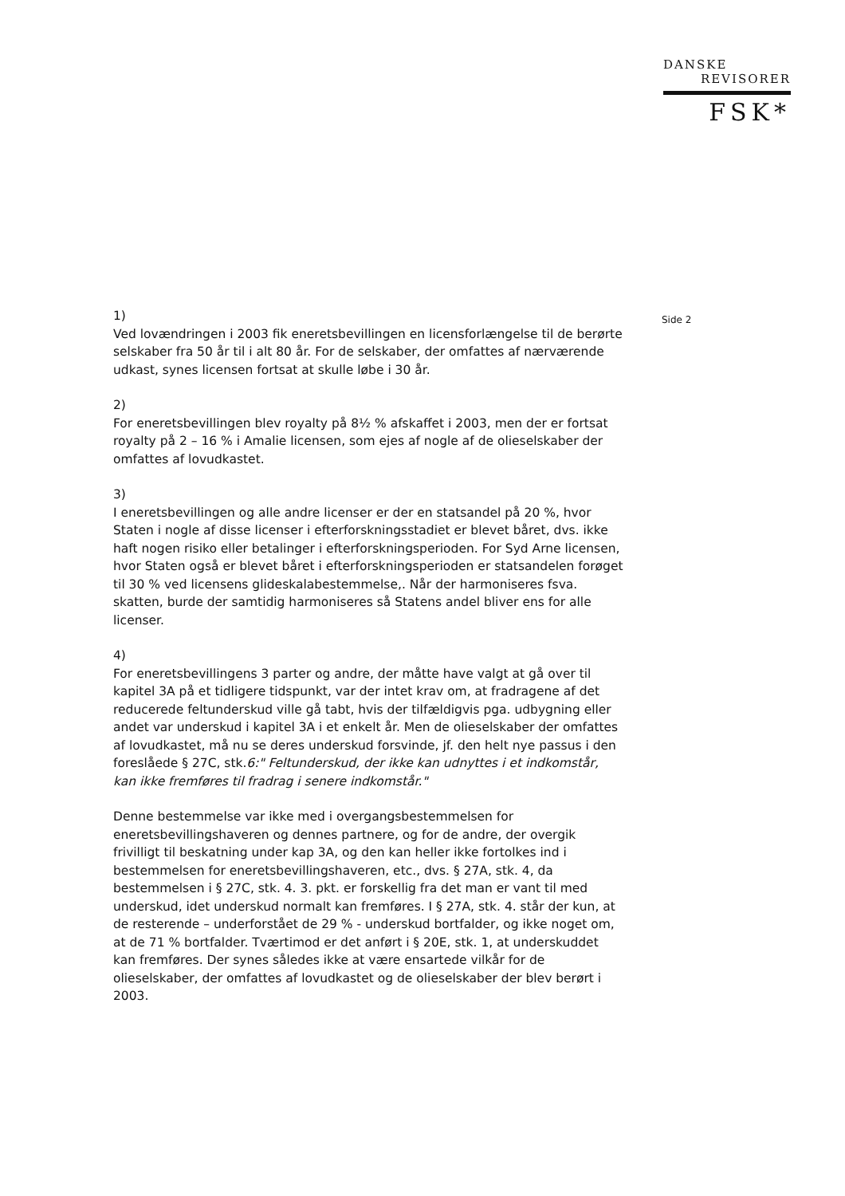DANSKE
REVISORER
FSK*
Side 2
1)
Ved lovændringen i 2003 fik eneretsbevillingen en licensforlængelse til de berørte selskaber fra 50 år til i alt 80 år. For de selskaber, der omfattes af nærværende udkast, synes licensen fortsat at skulle løbe i 30 år.
2)
For eneretsbevillingen blev royalty på 8½ % afskaffet i 2003, men der er fortsat royalty på 2 – 16 % i Amalie licensen, som ejes af nogle af de olieselskaber der omfattes af lovudkastet.
3)
I eneretsbevillingen og alle andre licenser er der en statsandel på 20 %, hvor Staten i nogle af disse licenser i efterforskningsstadiet er blevet båret, dvs. ikke haft nogen risiko eller betalinger i efterforskningsperioden. For Syd Arne licensen, hvor Staten også er blevet båret i efterforskningsperioden er statsandelen forøget til 30 % ved licensens glideskalabestemmelse,. Når der harmoniseres fsva. skatten, burde der samtidig harmoniseres så Statens andel bliver ens for alle licenser.
4)
For eneretsbevillingens 3 parter og andre, der måtte have valgt at gå over til kapitel 3A på et tidligere tidspunkt, var der intet krav om, at fradragene af det reducerede feltunderskud ville gå tabt, hvis der tilfældigvis pga. udbygning eller andet var underskud i kapitel 3A i et enkelt år. Men de olieselskaber der omfattes af lovudkastet, må nu se deres underskud forsvinde, jf. den helt nye passus i den foreslåede § 27C, stk.6:" Feltunderskud, der ikke kan udnyttes i et indkomstår, kan ikke fremføres til fradrag i senere indkomstår."
Denne bestemmelse var ikke med i overgangsbestemmelsen for eneretsbevillingshaveren og dennes partnere, og for de andre, der overgik frivilligt til beskatning under kap 3A, og den kan heller ikke fortolkes ind i bestemmelsen for eneretsbevillingshaveren, etc., dvs. § 27A, stk. 4, da bestemmelsen i § 27C, stk. 4. 3. pkt. er forskellig fra det man er vant til med underskud, idet underskud normalt kan fremføres. I § 27A, stk. 4. står der kun, at de resterende – underforstået de 29 % - underskud bortfalder, og ikke noget om, at de 71 % bortfalder. Tværtimod er det anført i § 20E, stk. 1, at underskuddet kan fremføres. Der synes således ikke at være ensartede vilkår for de olieselskaber, der omfattes af lovudkastet og de olieselskaber der blev berørt i 2003.